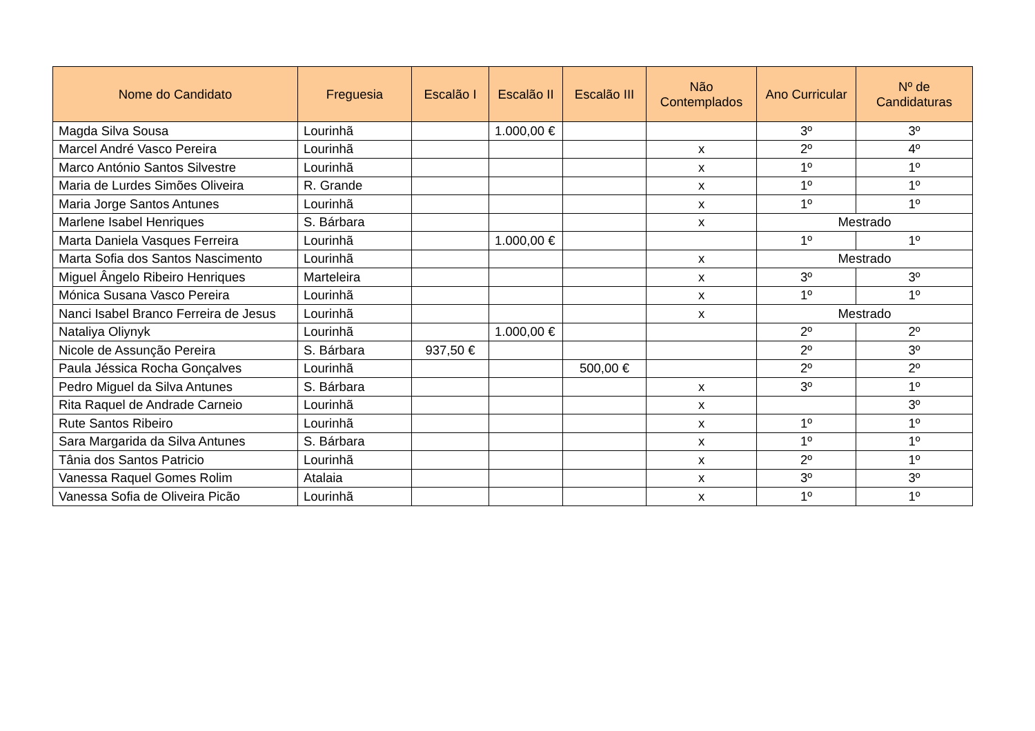| Nome do Candidato | Freguesia | Escalão I | Escalão II | Escalão III | Não Contemplados | Ano Curricular | Nº de Candidaturas |
| --- | --- | --- | --- | --- | --- | --- | --- |
| Magda Silva Sousa | Lourinhã | | 1.000,00 € | | | 3º | 3º |
| Marcel André Vasco Pereira | Lourinhã | | | | x | 2º | 4º |
| Marco António Santos Silvestre | Lourinhã | | | | x | 1º | 1º |
| Maria de Lurdes Simões Oliveira | R. Grande | | | | x | 1º | 1º |
| Maria Jorge Santos Antunes | Lourinhã | | | | x | 1º | 1º |
| Marlene Isabel Henriques | S. Bárbara | | | | x | Mestrado | |
| Marta Daniela Vasques Ferreira | Lourinhã | | 1.000,00 € | | | 1º | 1º |
| Marta Sofia dos Santos Nascimento | Lourinhã | | | | x | Mestrado | |
| Miguel Ângelo Ribeiro Henriques | Marteleira | | | | x | 3º | 3º |
| Mónica Susana Vasco Pereira | Lourinhã | | | | x | 1º | 1º |
| Nanci Isabel Branco Ferreira de Jesus | Lourinhã | | | | x | Mestrado | |
| Nataliya Oliynyk | Lourinhã | | 1.000,00 € | | | 2º | 2º |
| Nicole de Assunção Pereira | S. Bárbara | 937,50 € | | | | 2º | 3º |
| Paula Jéssica Rocha Gonçalves | Lourinhã | | | 500,00 € | | 2º | 2º |
| Pedro Miguel da Silva Antunes | S. Bárbara | | | | x | 3º | 1º |
| Rita Raquel de Andrade Carneio | Lourinhã | | | | x | | 3º |
| Rute Santos Ribeiro | Lourinhã | | | | x | 1º | 1º |
| Sara Margarida da Silva Antunes | S. Bárbara | | | | x | 1º | 1º |
| Tânia dos Santos Patricio | Lourinhã | | | | x | 2º | 1º |
| Vanessa Raquel Gomes Rolim | Atalaia | | | | x | 3º | 3º |
| Vanessa Sofia de Oliveira Picão | Lourinhã | | | | x | 1º | 1º |